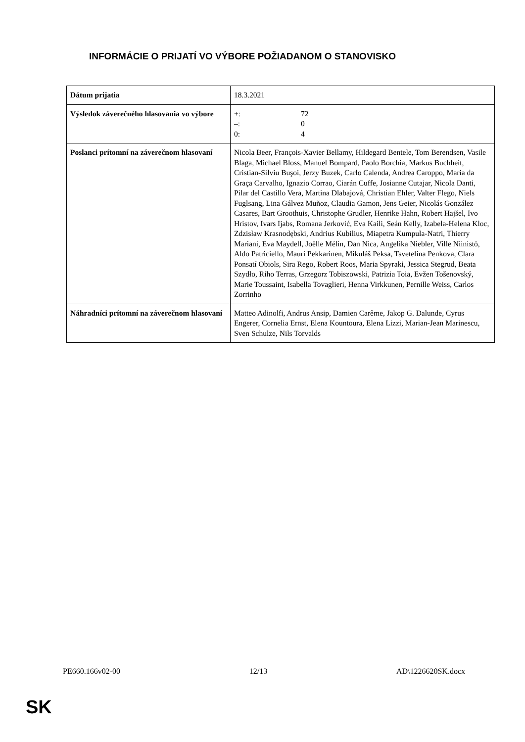INFORMÁCIE O PRIJATÍ VO VÝBORE POŽIADANOM O STANOVISKO
| Dátum prijatia | 18.3.2021 |
| Výsledok záverečného hlasovania vo výbore | +: 72 –: 0 0: 4 |
| Poslanci prítomní na záverečnom hlasovaní | Nicola Beer, François-Xavier Bellamy, Hildegard Bentele, Tom Berendsen, Vasile Blaga, Michael Bloss, Manuel Bompard, Paolo Borchia, Markus Buchheit, Cristian-Silviu Buşoi, Jerzy Buzek, Carlo Calenda, Andrea Caroppo, Maria da Graça Carvalho, Ignazio Corrao, Ciarán Cuffe, Josianne Cutajar, Nicola Danti, Pilar del Castillo Vera, Martina Dlabajová, Christian Ehler, Valter Flego, Niels Fuglsang, Lina Gálvez Muñoz, Claudia Gamon, Jens Geier, Nicolás González Casares, Bart Groothuis, Christophe Grudler, Henrike Hahn, Robert Hajšel, Ivo Hristov, Ivars Ijabs, Romana Jerković, Eva Kaili, Seán Kelly, Izabela-Helena Kloc, Zdzisław Krasnodębski, Andrius Kubilius, Miapetra Kumpula-Natri, Thierry Mariani, Eva Maydell, Joëlle Mélin, Dan Nica, Angelika Niebler, Ville Niinistö, Aldo Patriciello, Mauri Pekkarinen, Mikuláš Peksa, Tsvetelina Penkova, Clara Ponsatí Obiols, Sira Rego, Robert Roos, Maria Spyraki, Jessica Stegrud, Beata Szydło, Riho Terras, Grzegorz Tobiszowski, Patrizia Toia, Evžen Tošenovský, Marie Toussaint, Isabella Tovaglieri, Henna Virkkunen, Pernille Weiss, Carlos Zorrinho |
| Náhradníci prítomní na záverečnom hlasovaní | Matteo Adinolfi, Andrus Ansip, Damien Carême, Jakop G. Dalunde, Cyrus Engerer, Cornelia Ernst, Elena Kountoura, Elena Lizzi, Marian-Jean Marinescu, Sven Schulze, Nils Torvalds |
PE660.166v02-00 12/13 AD\1226620SK.docx
SK